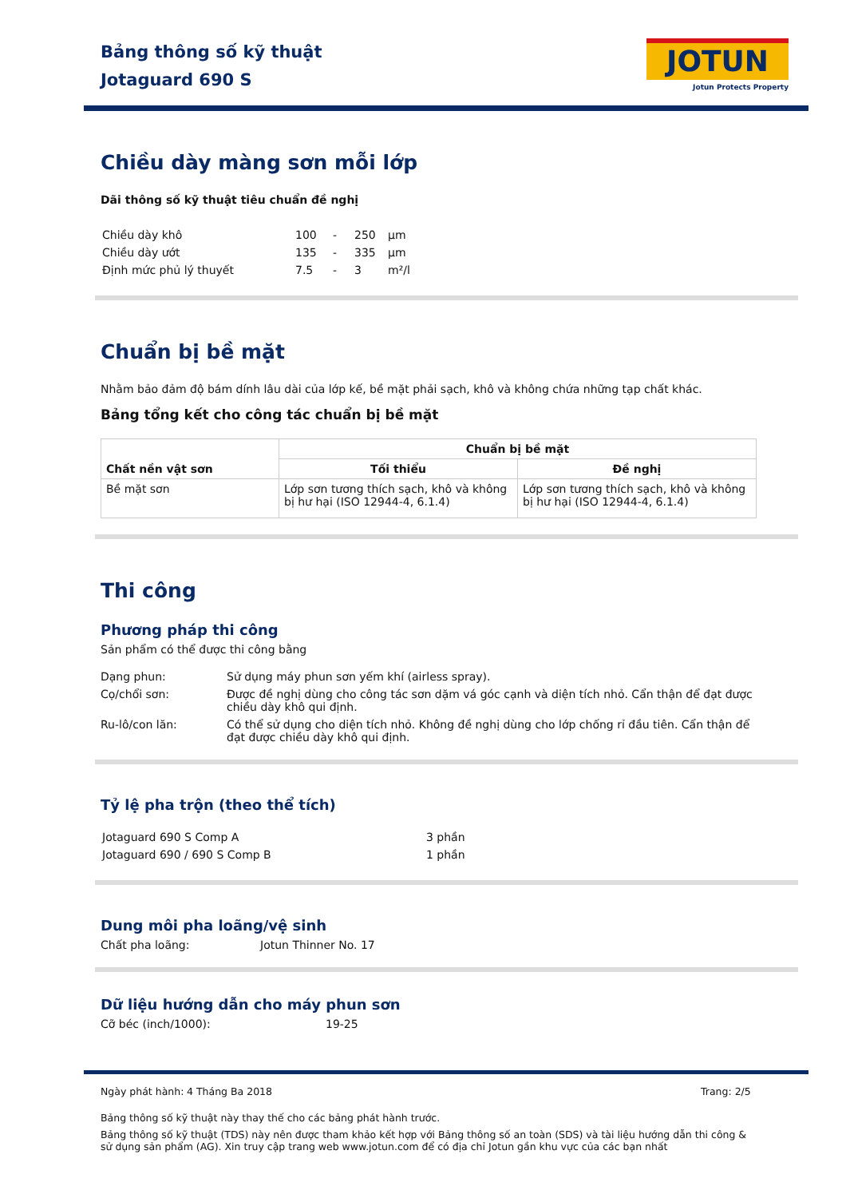Bảng thông số kỹ thuật
Jotaguard 690 S
JOTUN
Jotun Protects Property
Chiều dày màng sơn mỗi lớp
Dãi thông số kỹ thuật tiêu chuẩn đề nghị
| Chiều dày khô | 100 | - | 250 | µm |
| Chiều dày ướt | 135 | - | 335 | µm |
| Định mức phủ lý thuyết | 7.5 | - | 3 | m²/l |
Chuẩn bị bề mặt
Nhằm bảo đảm độ bám dính lâu dài của lớp kế, bề mặt phải sạch, khô và không chứa những tạp chất khác.
Bảng tổng kết cho công tác chuẩn bị bề mặt
| Chất nền vật sơn | Chuẩn bị bề mặt | |
| --- | --- | --- |
| | Tối thiểu | Đề nghị |
| Bề mặt sơn | Lớp sơn tương thích sạch, khô và không bị hư hại (ISO 12944-4, 6.1.4) | Lớp sơn tương thích sạch, khô và không bị hư hại (ISO 12944-4, 6.1.4) |
Thi công
Phương pháp thi công
Sản phẩm có thể được thi công bằng
Dạng phun: Sử dụng máy phun sơn yếm khí (airless spray).
Cọ/chổi sơn: Được đề nghị dùng cho công tác sơn dặm vá góc cạnh và diện tích nhỏ. Cẩn thận để đạt được chiều dày khô qui định.
Ru-lô/con lăn: Có thể sử dụng cho diện tích nhỏ. Không đề nghị dùng cho lớp chống rỉ đầu tiên. Cẩn thận để đạt được chiều dày khô qui định.
Tỷ lệ pha trộn (theo thể tích)
| Jotaguard 690 S Comp A | 3 phần |
| Jotaguard 690 / 690 S Comp B | 1 phần |
Dung môi pha loãng/vệ sinh
Chất pha loãng: Jotun Thinner No. 17
Dữ liệu hướng dẫn cho máy phun sơn
Cỡ béc (inch/1000): 19-25
Ngày phát hành:
4 Tháng Ba 2018 Trang: 2/5
Bảng thông số kỹ thuật này thay thế cho các bảng phát hành trước.
Bảng thông số kỹ thuật (TDS) này nên được tham khảo kết hợp với Bảng thông số an toàn (SDS) và tài liệu hướng dẫn thi công & sử dụng sản phẩm (AG). Xin truy cập trang web www.jotun.com để có địa chỉ Jotun gần khu vực của các bạn nhất